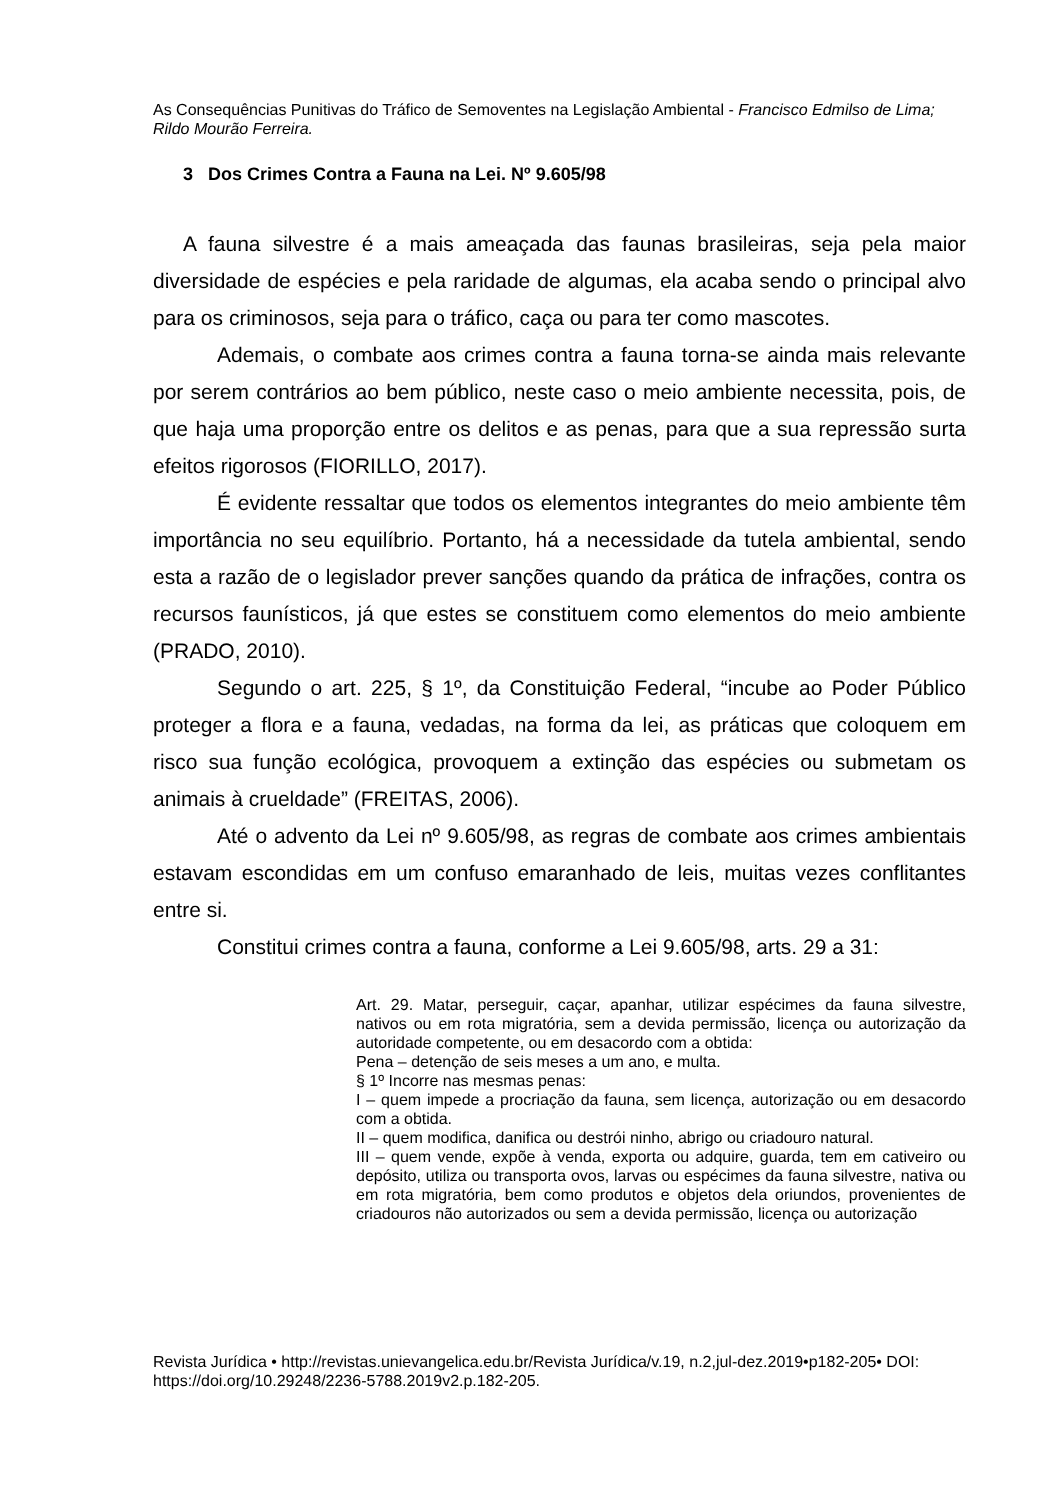As Consequências Punitivas do Tráfico de Semoventes na Legislação Ambiental - Francisco Edmilso de Lima; Rildo Mourão Ferreira.
3 Dos Crimes Contra a Fauna na Lei. Nº 9.605/98
A fauna silvestre é a mais ameaçada das faunas brasileiras, seja pela maior diversidade de espécies e pela raridade de algumas, ela acaba sendo o principal alvo para os criminosos, seja para o tráfico, caça ou para ter como mascotes.
Ademais, o combate aos crimes contra a fauna torna-se ainda mais relevante por serem contrários ao bem público, neste caso o meio ambiente necessita, pois, de que haja uma proporção entre os delitos e as penas, para que a sua repressão surta efeitos rigorosos (FIORILLO, 2017).
É evidente ressaltar que todos os elementos integrantes do meio ambiente têm importância no seu equilíbrio. Portanto, há a necessidade da tutela ambiental, sendo esta a razão de o legislador prever sanções quando da prática de infrações, contra os recursos faunísticos, já que estes se constituem como elementos do meio ambiente (PRADO, 2010).
Segundo o art. 225, § 1º, da Constituição Federal, “incube ao Poder Público proteger a flora e a fauna, vedadas, na forma da lei, as práticas que coloquem em risco sua função ecológica, provoquem a extinção das espécies ou submetam os animais à crueldade” (FREITAS, 2006).
Até o advento da Lei nº 9.605/98, as regras de combate aos crimes ambientais estavam escondidas em um confuso emaranhado de leis, muitas vezes conflitantes entre si.
Constitui crimes contra a fauna, conforme a Lei 9.605/98, arts. 29 a 31:
Art. 29. Matar, perseguir, caçar, apanhar, utilizar espécimes da fauna silvestre, nativos ou em rota migratória, sem a devida permissão, licença ou autorização da autoridade competente, ou em desacordo com a obtida:
Pena – detenção de seis meses a um ano, e multa.
§ 1º Incorre nas mesmas penas:
I – quem impede a procriação da fauna, sem licença, autorização ou em desacordo com a obtida.
II – quem modifica, danifica ou destrói ninho, abrigo ou criadouro natural.
III – quem vende, expõe à venda, exporta ou adquire, guarda, tem em cativeiro ou depósito, utiliza ou transporta ovos, larvas ou espécimes da fauna silvestre, nativa ou em rota migratória, bem como produtos e objetos dela oriundos, provenientes de criadouros não autorizados ou sem a devida permissão, licença ou autorização
Revista Jurídica • http://revistas.unievangelica.edu.br/Revista Jurídica/v.19, n.2,jul-dez.2019•p182-205• DOI: https://doi.org/10.29248/2236-5788.2019v2.p.182-205.